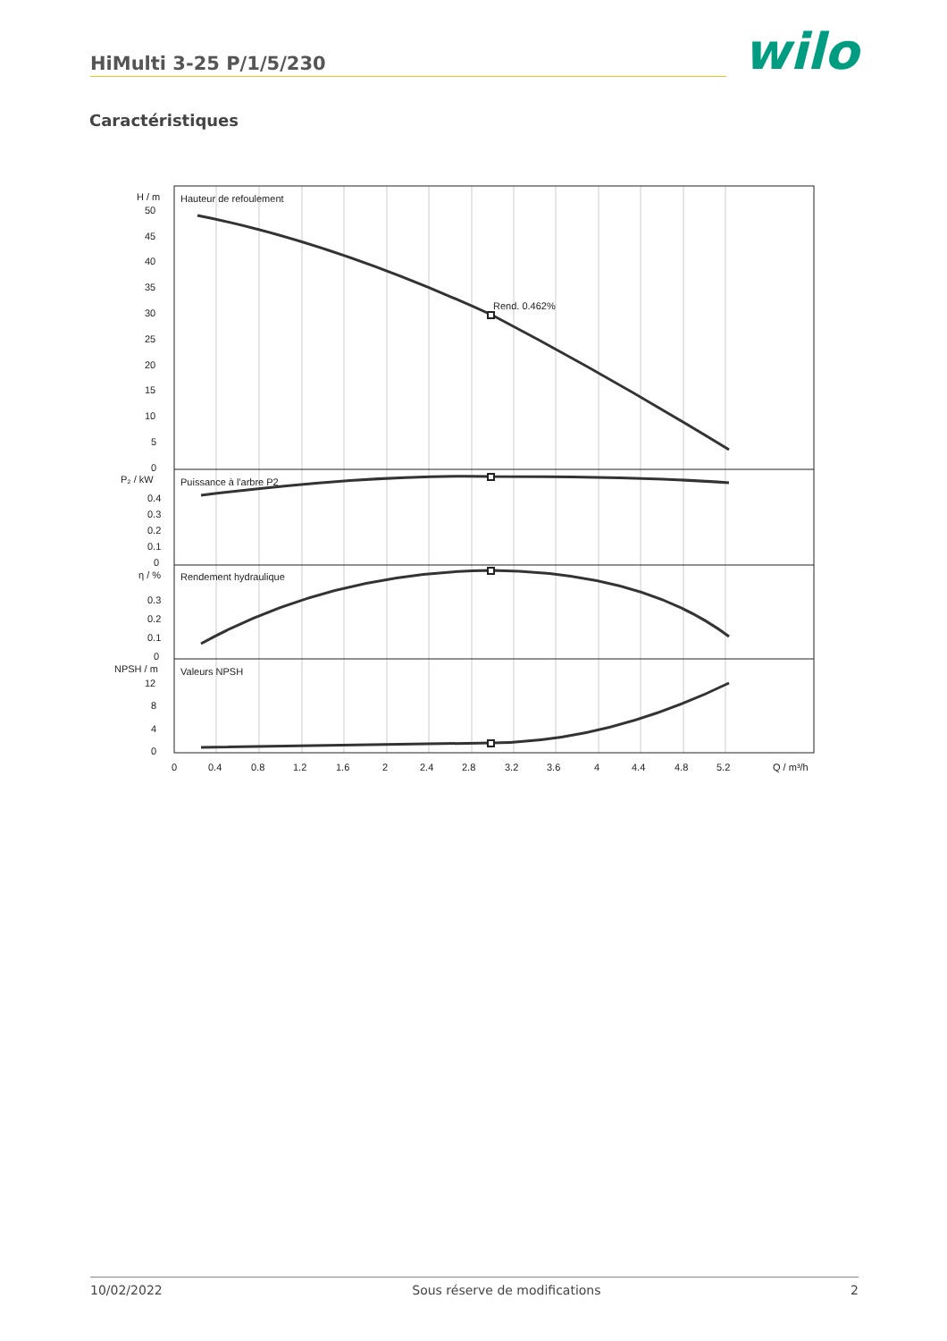HiMulti 3-25 P/1/5/230
wilo
Caractéristiques
Hauteur de refoulement
Rend. 0.462%
Puissance à l'arbre P2
Rendement hydraulique
Valeurs NPSH
H / m
50
45
40
35
30
25
20
15
10
5
0
P₂ / kW
0.4
0.3
0.2
0.1
0
η / %
0.3
0.2
0.1
0
NPSH / m
12
8
4
0
0
0.4
0.8
1.2
1.6
2
2.4
2.8
3.2
3.6
4
4.4
4.8
5.2
Q / m³/h
10/02/2022 Sous réserve de modifications 2